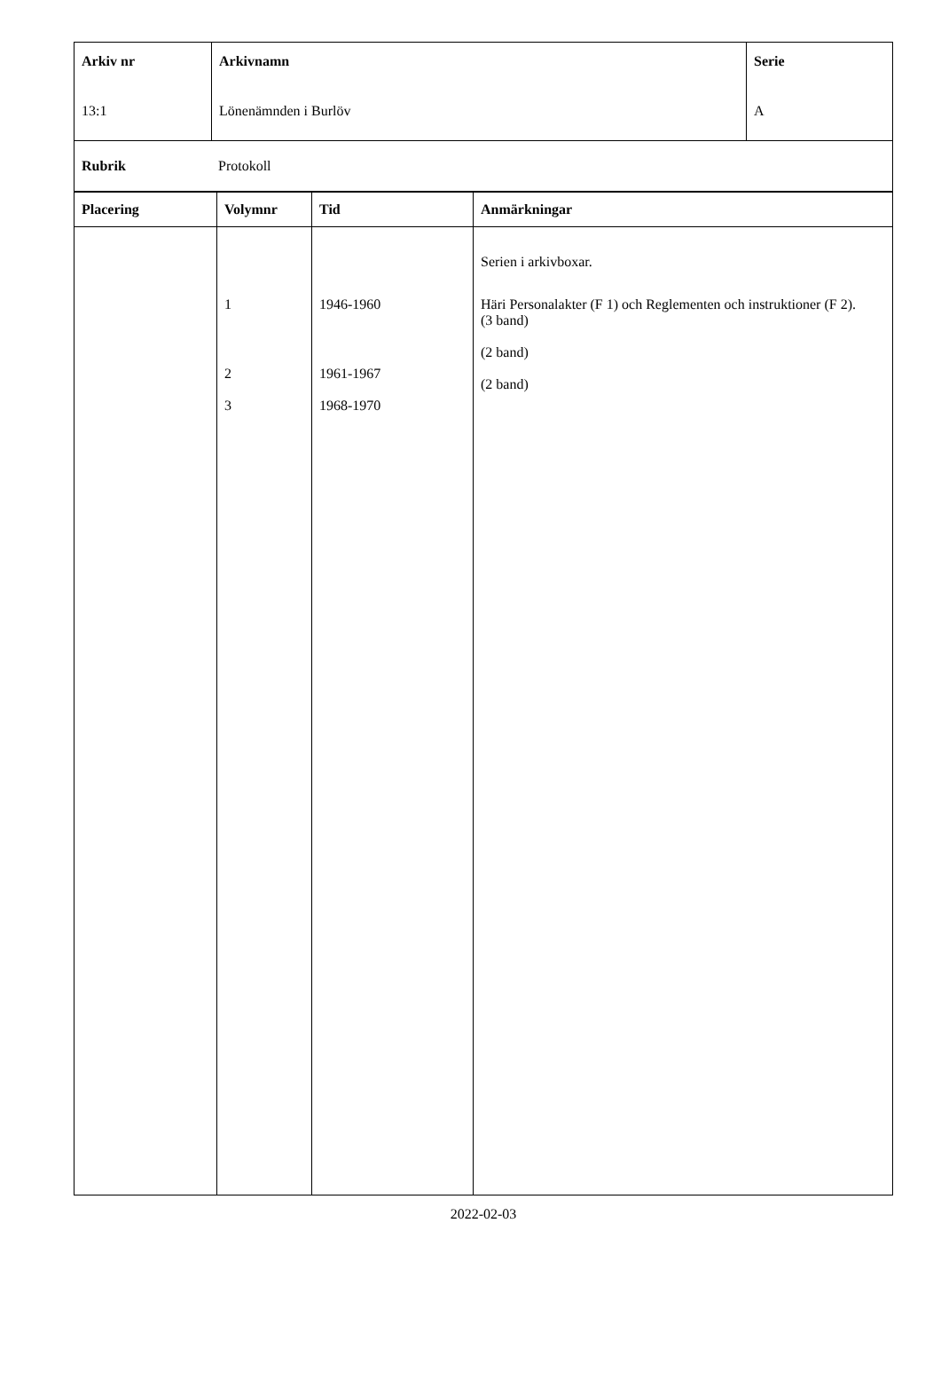| Arkiv nr 13:1 | Arkivnamn Lönenämnden i Burlöv | Serie A |
| Rubrik Protokoll |
| Placering | Volymnr | Tid | Anmärkningar |
| --- | --- | --- | --- |
| | 1 2 3 | 1946-1960 1961-1967 1968-1970 | Serien i arkivboxar. Häri Personalakter (F 1) och Reglementen och instruktioner (F 2). (3 band) (2 band) (2 band) |
2022-02-03